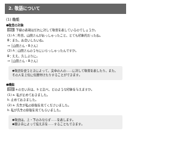2. 敬語について
(1) 機能
●敬意の対象
問1 下線の表現はだれに対して敬意を表しているのでしょうか。
(1) A：昨日、山田さんがおっしゃったこと、とても印象的だったね。
B：また、お会いしたいね。
→［山田さん・Bさん］
(2) A：山田さんのうちにいらっしゃったんですか。
B：ええ、久しぶりに。
→［山田さん・Bさん］
◆敬語を使うときによって、文中の人の……に対して敬意を表したり、また、その人を上位に位置付けたりすることができます。
●機能
問2 a の言い方は、b と比べ、どのような印象を与えますか。
(1) a. 私が止めておきました。
b. 止めておきました。
(2) a. 先生が私の原稿を見てくださいました。
b. 私が先生の原稿を見てもらいました。
◆敬語は、上・下のみならず……を表します。
◆聞き手によって伝え方を……することもできます。